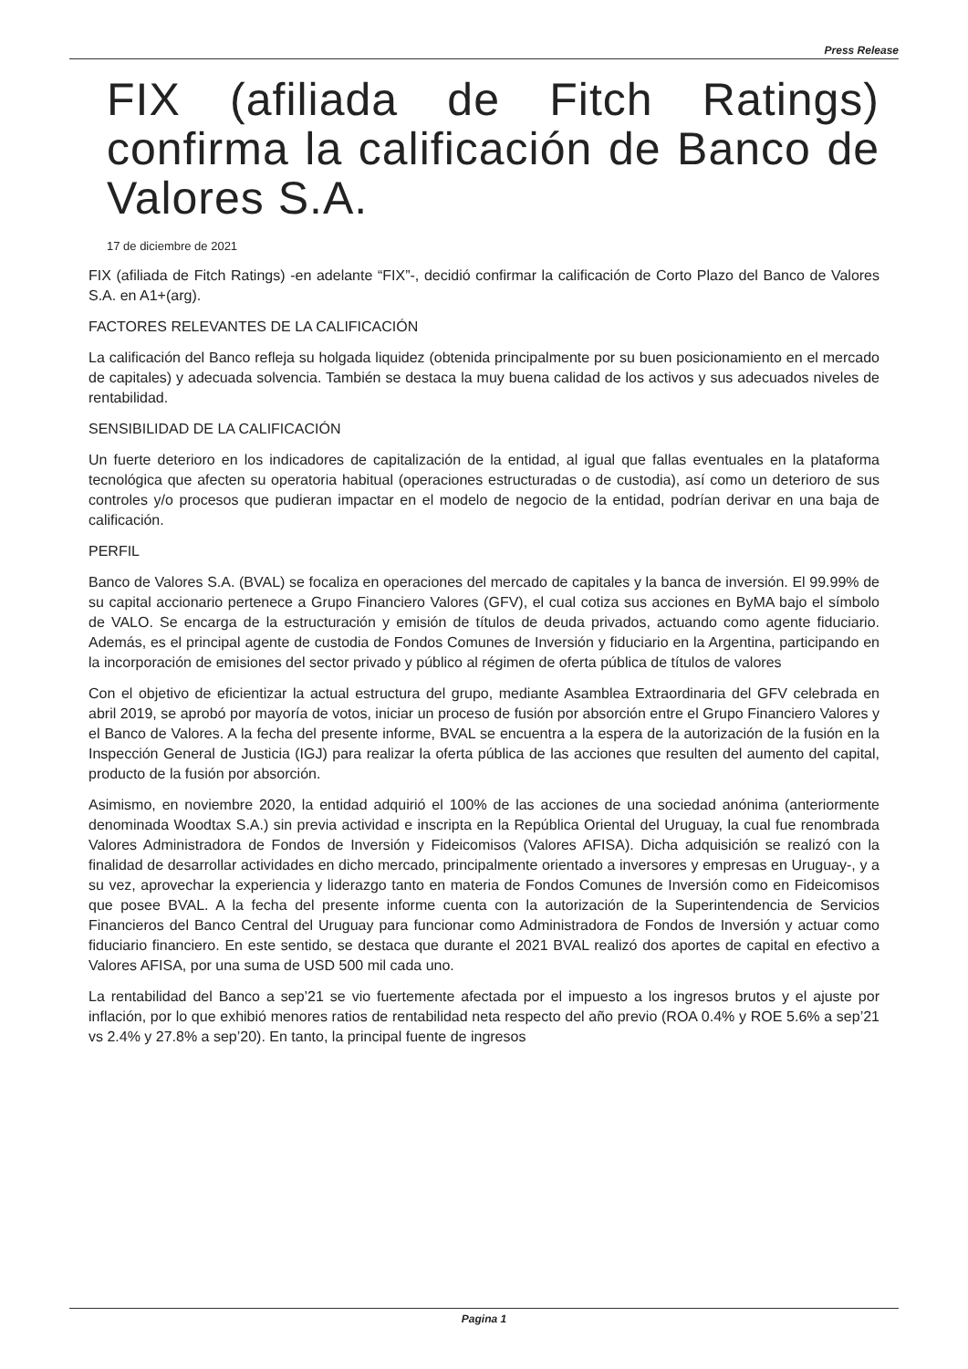Press Release
FIX (afiliada de Fitch Ratings) confirma la calificación de Banco de Valores S.A.
17 de diciembre de 2021
FIX (afiliada de Fitch Ratings) -en adelante “FIX”-, decidió confirmar la calificación de Corto Plazo del Banco de Valores S.A. en A1+(arg).
FACTORES RELEVANTES DE LA CALIFICACIÓN
La calificación del Banco refleja su holgada liquidez (obtenida principalmente por su buen posicionamiento en el mercado de capitales) y adecuada solvencia. También se destaca la muy buena calidad de los activos y sus adecuados niveles de rentabilidad.
SENSIBILIDAD DE LA CALIFICACIÓN
Un fuerte deterioro en los indicadores de capitalización de la entidad, al igual que fallas eventuales en la plataforma tecnológica que afecten su operatoria habitual (operaciones estructuradas o de custodia), así como un deterioro de sus controles y/o procesos que pudieran impactar en el modelo de negocio de la entidad, podrían derivar en una baja de calificación.
PERFIL
Banco de Valores S.A. (BVAL) se focaliza en operaciones del mercado de capitales y la banca de inversión. El 99.99% de su capital accionario pertenece a Grupo Financiero Valores (GFV), el cual cotiza sus acciones en ByMA bajo el símbolo de VALO. Se encarga de la estructuración y emisión de títulos de deuda privados, actuando como agente fiduciario. Además, es el principal agente de custodia de Fondos Comunes de Inversión y fiduciario en la Argentina, participando en la incorporación de emisiones del sector privado y público al régimen de oferta pública de títulos de valores
Con el objetivo de eficientizar la actual estructura del grupo, mediante Asamblea Extraordinaria del GFV celebrada en abril 2019, se aprobó por mayoría de votos, iniciar un proceso de fusión por absorción entre el Grupo Financiero Valores y el Banco de Valores. A la fecha del presente informe, BVAL se encuentra a la espera de la autorización de la fusión en la Inspección General de Justicia (IGJ) para realizar la oferta pública de las acciones que resulten del aumento del capital, producto de la fusión por absorción.
Asimismo, en noviembre 2020, la entidad adquirió el 100% de las acciones de una sociedad anónima (anteriormente denominada Woodtax S.A.) sin previa actividad e inscripta en la República Oriental del Uruguay, la cual fue renombrada Valores Administradora de Fondos de Inversión y Fideicomisos (Valores AFISA). Dicha adquisición se realizó con la finalidad de desarrollar actividades en dicho mercado, principalmente orientado a inversores y empresas en Uruguay-, y a su vez, aprovechar la experiencia y liderazgo tanto en materia de Fondos Comunes de Inversión como en Fideicomisos que posee BVAL. A la fecha del presente informe cuenta con la autorización de la Superintendencia de Servicios Financieros del Banco Central del Uruguay para funcionar como Administradora de Fondos de Inversión y actuar como fiduciario financiero. En este sentido, se destaca que durante el 2021 BVAL realizó dos aportes de capital en efectivo a Valores AFISA, por una suma de USD 500 mil cada uno.
La rentabilidad del Banco a sep’21 se vio fuertemente afectada por el impuesto a los ingresos brutos y el ajuste por inflación, por lo que exhibió menores ratios de rentabilidad neta respecto del año previo (ROA 0.4% y ROE 5.6% a sep’21 vs 2.4% y 27.8% a sep’20). En tanto, la principal fuente de ingresos
Pagina 1